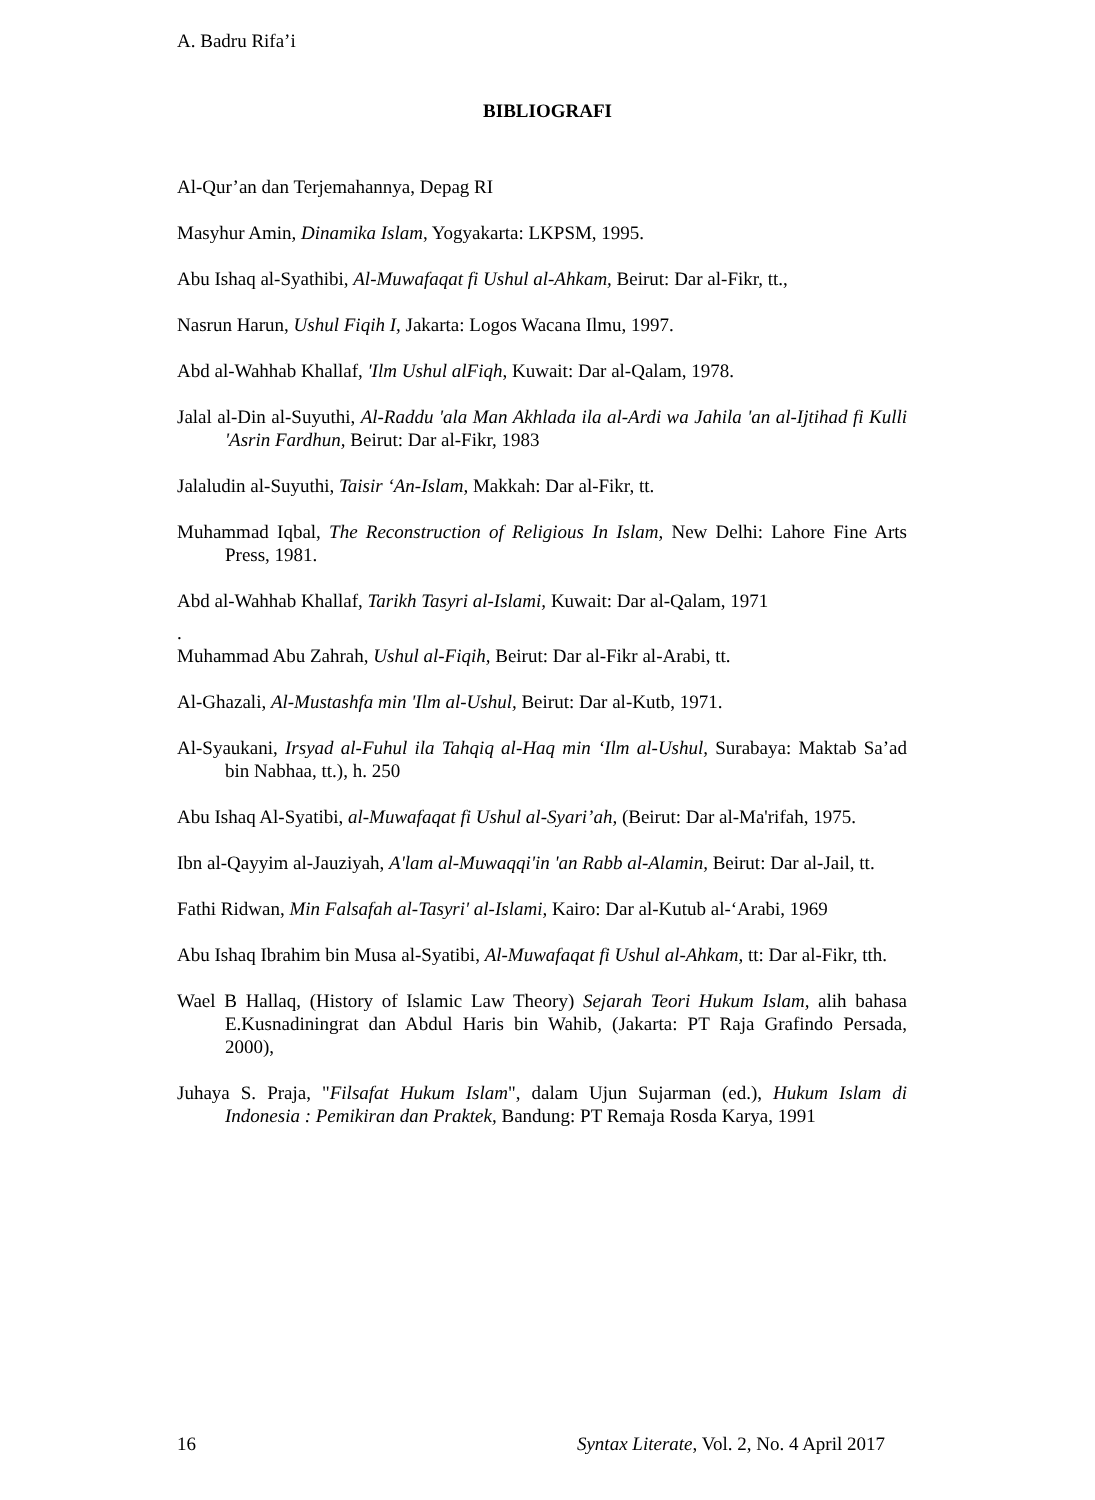A. Badru Rifa’i
BIBLIOGRAFI
Al-Qur’an dan Terjemahannya, Depag RI
Masyhur Amin, Dinamika Islam, Yogyakarta: LKPSM, 1995.
Abu Ishaq al-Syathibi, Al-Muwafaqat fi Ushul al-Ahkam, Beirut: Dar al-Fikr, tt.,
Nasrun Harun, Ushul Fiqih I, Jakarta: Logos Wacana Ilmu, 1997.
Abd al-Wahhab Khallaf, 'Ilm Ushul alFiqh, Kuwait: Dar al-Qalam, 1978.
Jalal al-Din al-Suyuthi, Al-Raddu 'ala Man Akhlada ila al-Ardi wa Jahila 'an al-Ijtihad fi Kulli 'Asrin Fardhun, Beirut: Dar al-Fikr, 1983
Jalaludin al-Suyuthi, Taisir ‘An-Islam, Makkah: Dar al-Fikr, tt.
Muhammad Iqbal, The Reconstruction of Religious In Islam, New Delhi: Lahore Fine Arts Press, 1981.
Abd al-Wahhab Khallaf, Tarikh Tasyri al-Islami, Kuwait: Dar al-Qalam, 1971
.
Muhammad Abu Zahrah, Ushul al-Fiqih, Beirut: Dar al-Fikr al-Arabi, tt.
Al-Ghazali, Al-Mustashfa min 'Ilm al-Ushul, Beirut: Dar al-Kutb, 1971.
Al-Syaukani, Irsyad al-Fuhul ila Tahqiq al-Haq min ‘Ilm al-Ushul, Surabaya: Maktab Sa’ad bin Nabhaa, tt.), h. 250
Abu Ishaq Al-Syatibi, al-Muwafaqat fi Ushul al-Syari’ah, (Beirut: Dar al-Ma'rifah, 1975.
Ibn al-Qayyim al-Jauziyah, A'lam al-Muwaqqi'in 'an Rabb al-Alamin, Beirut: Dar al-Jail, tt.
Fathi Ridwan, Min Falsafah al-Tasyri' al-Islami, Kairo: Dar al-Kutub al-‘Arabi, 1969
Abu Ishaq Ibrahim bin Musa al-Syatibi, Al-Muwafaqat fi Ushul al-Ahkam, tt: Dar al-Fikr, tth.
Wael B Hallaq, (History of Islamic Law Theory) Sejarah Teori Hukum Islam, alih bahasa E.Kusnadiningrat dan Abdul Haris bin Wahib, (Jakarta: PT Raja Grafindo Persada, 2000),
Juhaya S. Praja, "Filsafat Hukum Islam", dalam Ujun Sujarman (ed.), Hukum Islam di Indonesia : Pemikiran dan Praktek, Bandung: PT Remaja Rosda Karya, 1991
16 Syntax Literate, Vol. 2, No. 4 April 2017